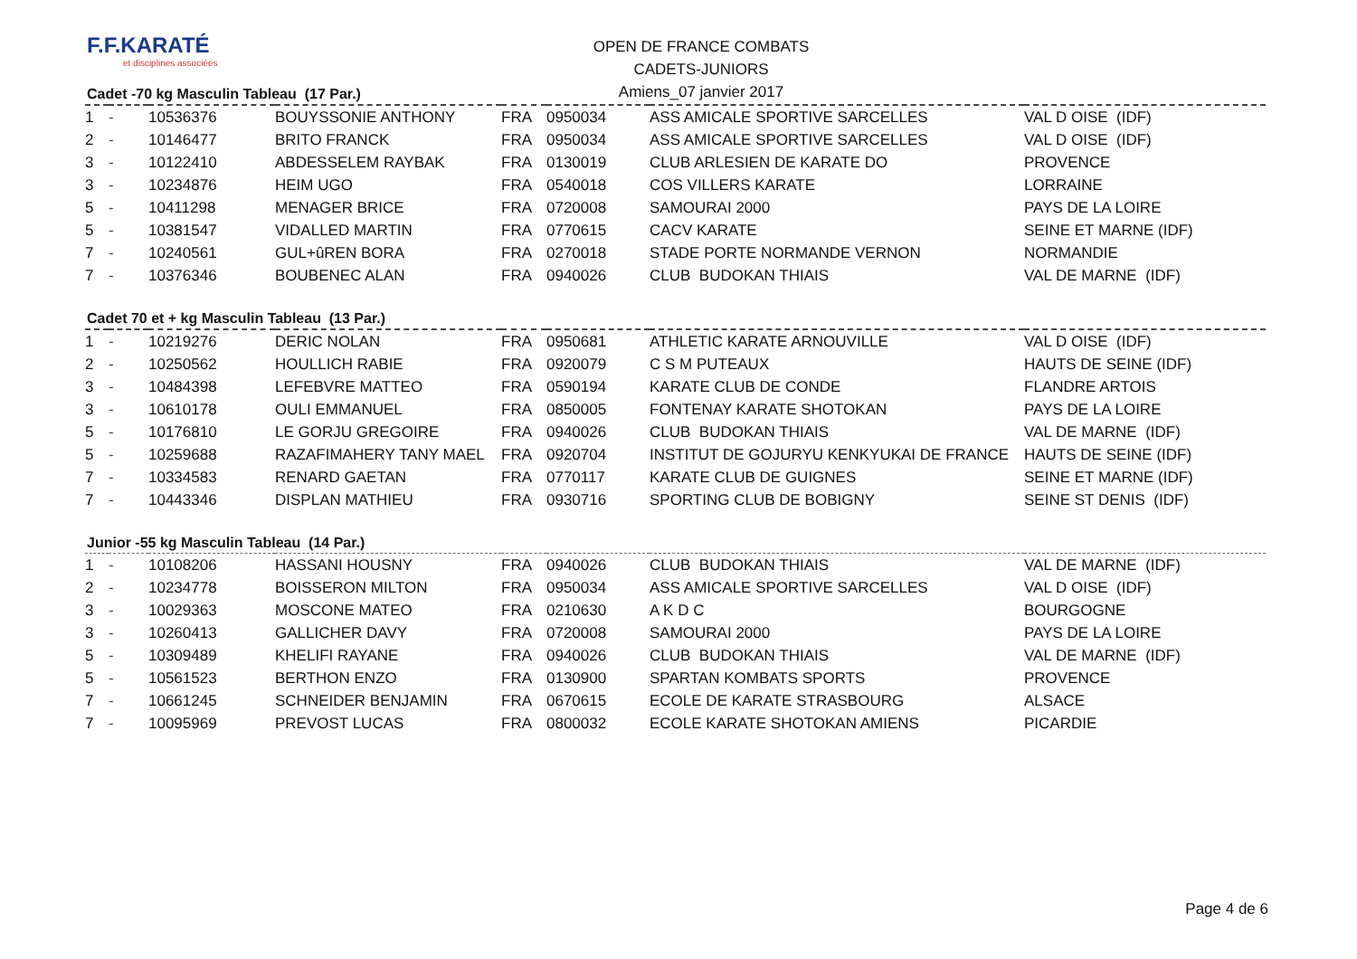F.F.KARATÉ
et disciplines associées
OPEN DE FRANCE COMBATS
CADETS-JUNIORS
Amiens_07 janvier 2017
Cadet -70 kg Masculin Tableau (17 Par.)
| 1 | - | 10536376 | BOUYSSONIE ANTHONY | FRA | 0950034 | ASS AMICALE SPORTIVE SARCELLES | VAL D OISE (IDF) |
| 2 | - | 10146477 | BRITO FRANCK | FRA | 0950034 | ASS AMICALE SPORTIVE SARCELLES | VAL D OISE (IDF) |
| 3 | - | 10122410 | ABDESSELEM RAYBAK | FRA | 0130019 | CLUB ARLESIEN DE KARATE DO | PROVENCE |
| 3 | - | 10234876 | HEIM UGO | FRA | 0540018 | COS VILLERS KARATE | LORRAINE |
| 5 | - | 10411298 | MENAGER BRICE | FRA | 0720008 | SAMOURAI 2000 | PAYS DE LA LOIRE |
| 5 | - | 10381547 | VIDALLED MARTIN | FRA | 0770615 | CACV KARATE | SEINE ET MARNE (IDF) |
| 7 | - | 10240561 | GUL+ûREN BORA | FRA | 0270018 | STADE PORTE NORMANDE VERNON | NORMANDIE |
| 7 | - | 10376346 | BOUBENEC ALAN | FRA | 0940026 | CLUB BUDOKAN THIAIS | VAL DE MARNE (IDF) |
Cadet 70 et + kg Masculin Tableau (13 Par.)
| 1 | - | 10219276 | DERIC NOLAN | FRA | 0950681 | ATHLETIC KARATE ARNOUVILLE | VAL D OISE (IDF) |
| 2 | - | 10250562 | HOULLICH RABIE | FRA | 0920079 | C S M PUTEAUX | HAUTS DE SEINE (IDF) |
| 3 | - | 10484398 | LEFEBVRE MATTEO | FRA | 0590194 | KARATE CLUB DE CONDE | FLANDRE ARTOIS |
| 3 | - | 10610178 | OULI EMMANUEL | FRA | 0850005 | FONTENAY KARATE SHOTOKAN | PAYS DE LA LOIRE |
| 5 | - | 10176810 | LE GORJU GREGOIRE | FRA | 0940026 | CLUB BUDOKAN THIAIS | VAL DE MARNE (IDF) |
| 5 | - | 10259688 | RAZAFIMAHERY TANY MAEL | FRA | 0920704 | INSTITUT DE GOJURYU KENKYUKAI DE FRANCE | HAUTS DE SEINE (IDF) |
| 7 | - | 10334583 | RENARD GAETAN | FRA | 0770117 | KARATE CLUB DE GUIGNES | SEINE ET MARNE (IDF) |
| 7 | - | 10443346 | DISPLAN MATHIEU | FRA | 0930716 | SPORTING CLUB DE BOBIGNY | SEINE ST DENIS (IDF) |
Junior -55 kg Masculin Tableau (14 Par.)
| 1 | - | 10108206 | HASSANI HOUSNY | FRA | 0940026 | CLUB BUDOKAN THIAIS | VAL DE MARNE (IDF) |
| 2 | - | 10234778 | BOISSERON MILTON | FRA | 0950034 | ASS AMICALE SPORTIVE SARCELLES | VAL D OISE (IDF) |
| 3 | - | 10029363 | MOSCONE MATEO | FRA | 0210630 | A K D C | BOURGOGNE |
| 3 | - | 10260413 | GALLICHER DAVY | FRA | 0720008 | SAMOURAI 2000 | PAYS DE LA LOIRE |
| 5 | - | 10309489 | KHELIFI RAYANE | FRA | 0940026 | CLUB BUDOKAN THIAIS | VAL DE MARNE (IDF) |
| 5 | - | 10561523 | BERTHON ENZO | FRA | 0130900 | SPARTAN KOMBATS SPORTS | PROVENCE |
| 7 | - | 10661245 | SCHNEIDER BENJAMIN | FRA | 0670615 | ECOLE DE KARATE STRASBOURG | ALSACE |
| 7 | - | 10095969 | PREVOST LUCAS | FRA | 0800032 | ECOLE KARATE SHOTOKAN AMIENS | PICARDIE |
Page 4 de 6